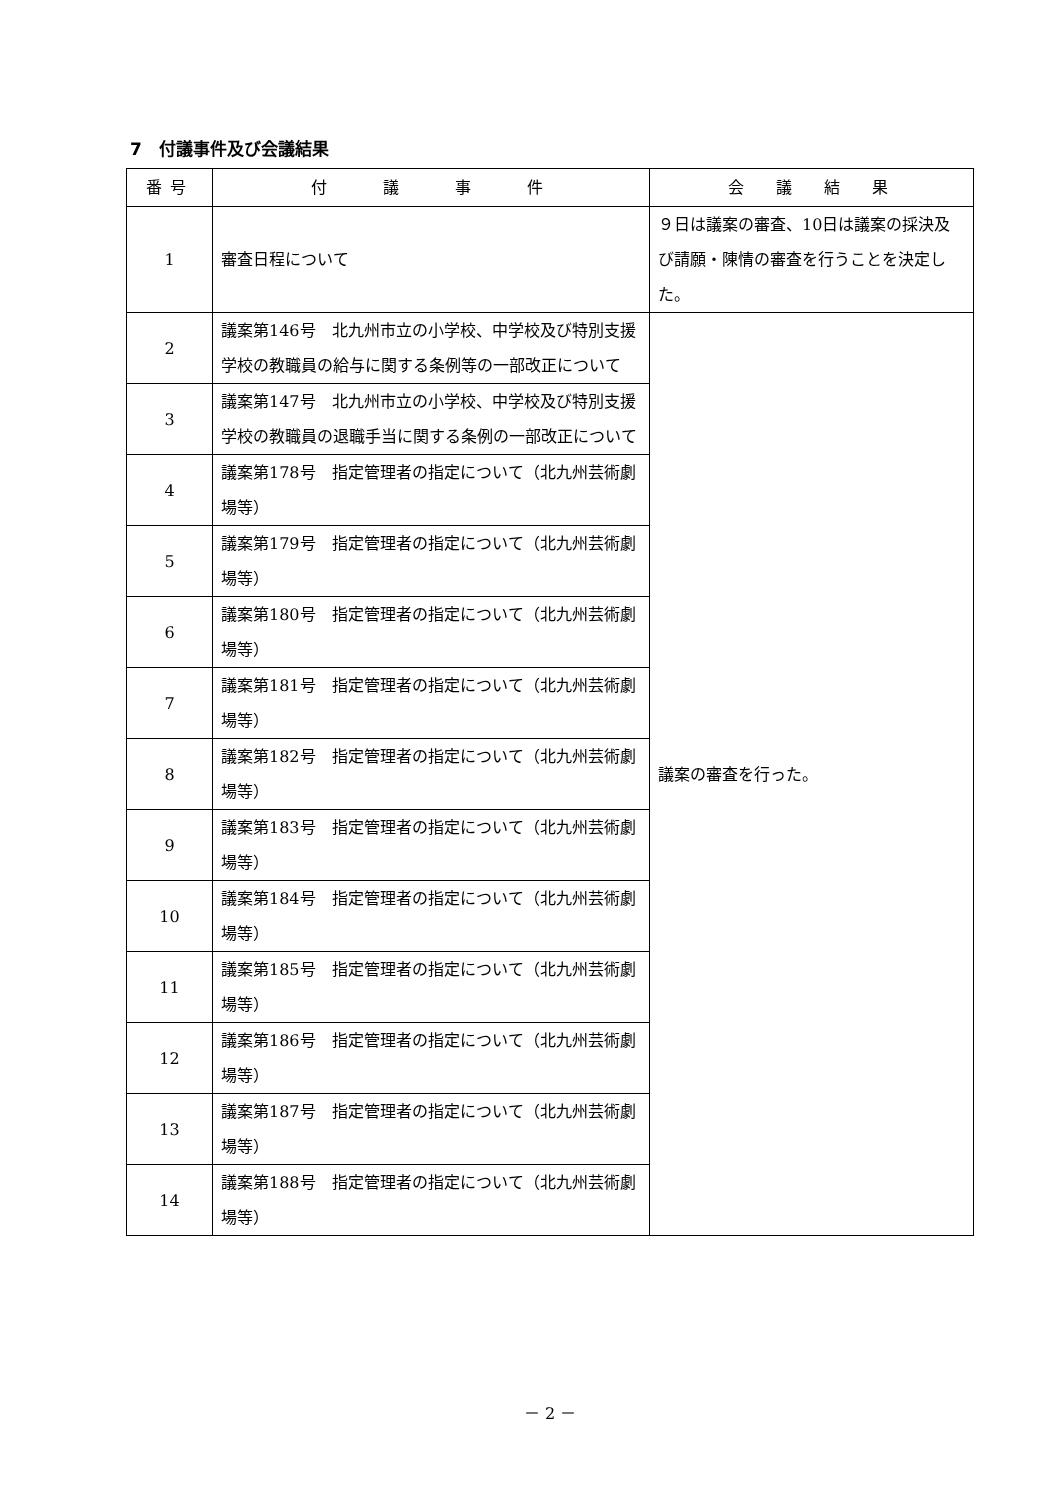7　付議事件及び会議結果
| 番号 | 付 議 事 件 | 会 議 結 果 |
| --- | --- | --- |
| 1 | 審査日程について | ９日は議案の審査、10日は議案の採決及び請願・陳情の審査を行うことを決定した。 |
| 2 | 議案第146号 北九州市立の小学校、中学校及び特別支援学校の教職員の給与に関する条例等の一部改正について | 議案の審査を行った。 |
| 3 | 議案第147号 北九州市立の小学校、中学校及び特別支援学校の教職員の退職手当に関する条例の一部改正について | |
| 4 | 議案第178号 指定管理者の指定について（北九州芸術劇場等） | |
| 5 | 議案第179号 指定管理者の指定について（北九州芸術劇場等） | |
| 6 | 議案第180号 指定管理者の指定について（北九州芸術劇場等） | |
| 7 | 議案第181号 指定管理者の指定について（北九州芸術劇場等） | |
| 8 | 議案第182号 指定管理者の指定について（北九州芸術劇場等） | |
| 9 | 議案第183号 指定管理者の指定について（北九州芸術劇場等） | |
| 10 | 議案第184号 指定管理者の指定について（北九州芸術劇場等） | |
| 11 | 議案第185号 指定管理者の指定について（北九州芸術劇場等） | |
| 12 | 議案第186号 指定管理者の指定について（北九州芸術劇場等） | |
| 13 | 議案第187号 指定管理者の指定について（北九州芸術劇場等） | |
| 14 | 議案第188号 指定管理者の指定について（北九州芸術劇場等） | |
－ 2 －